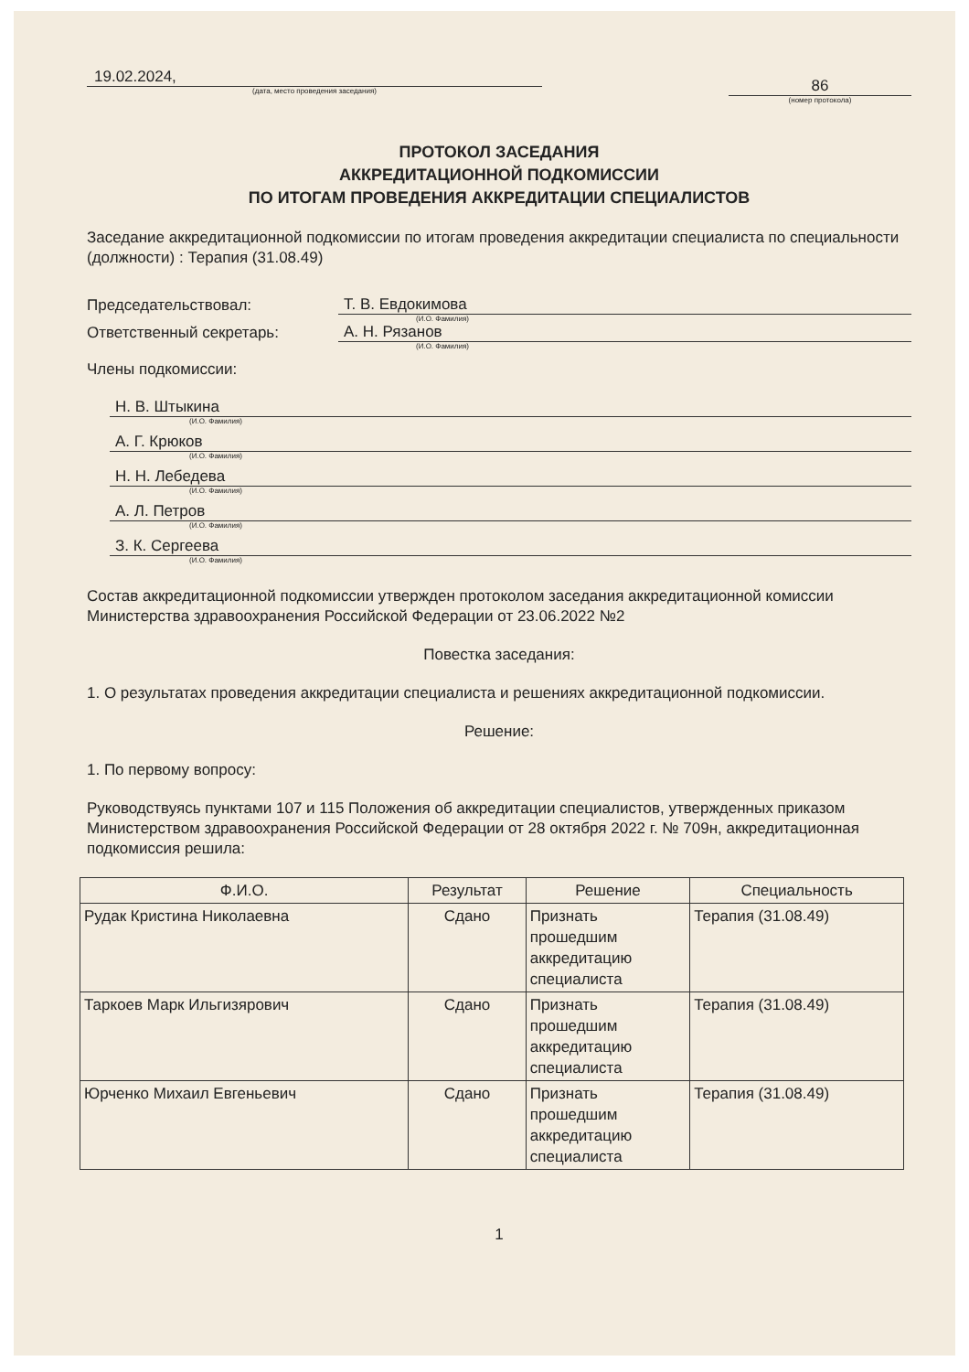19.02.2024,
(дата, место проведения заседания)
86
(номер протокола)
ПРОТОКОЛ ЗАСЕДАНИЯ
АККРЕДИТАЦИОННОЙ ПОДКОМИССИИ
ПО ИТОГАМ ПРОВЕДЕНИЯ АККРЕДИТАЦИИ СПЕЦИАЛИСТОВ
Заседание аккредитационной подкомиссии по итогам проведения аккредитации специалиста по специальности (должности) : Терапия (31.08.49)
Председательствовал: Т. В. Евдокимова
(И.О. Фамилия)
Ответственный секретарь: А. Н. Рязанов
(И.О. Фамилия)
Члены подкомиссии:
Н. В. Штыкина
(И.О. Фамилия)
А. Г. Крюков
(И.О. Фамилия)
Н. Н. Лебедева
(И.О. Фамилия)
А. Л. Петров
(И.О. Фамилия)
З. К. Сергеева
(И.О. Фамилия)
Состав аккредитационной подкомиссии утвержден протоколом заседания аккредитационной комиссии Министерства здравоохранения Российской Федерации от 23.06.2022 №2
Повестка заседания:
1. О результатах проведения аккредитации специалиста и решениях аккредитационной подкомиссии.
Решение:
1. По первому вопросу:
Руководствуясь пунктами 107 и 115 Положения об аккредитации специалистов, утвержденных приказом Министерством здравоохранения Российской Федерации от 28 октября 2022 г. № 709н, аккредитационная подкомиссия решила:
| Ф.И.О. | Результат | Решение | Специальность |
| --- | --- | --- | --- |
| Рудак Кристина Николаевна | Сдано | Признать прошедшим аккредитацию специалиста | Терапия (31.08.49) |
| Таркоев Марк Ильгизярович | Сдано | Признать прошедшим аккредитацию специалиста | Терапия (31.08.49) |
| Юрченко Михаил Евгеньевич | Сдано | Признать прошедшим аккредитацию специалиста | Терапия (31.08.49) |
1